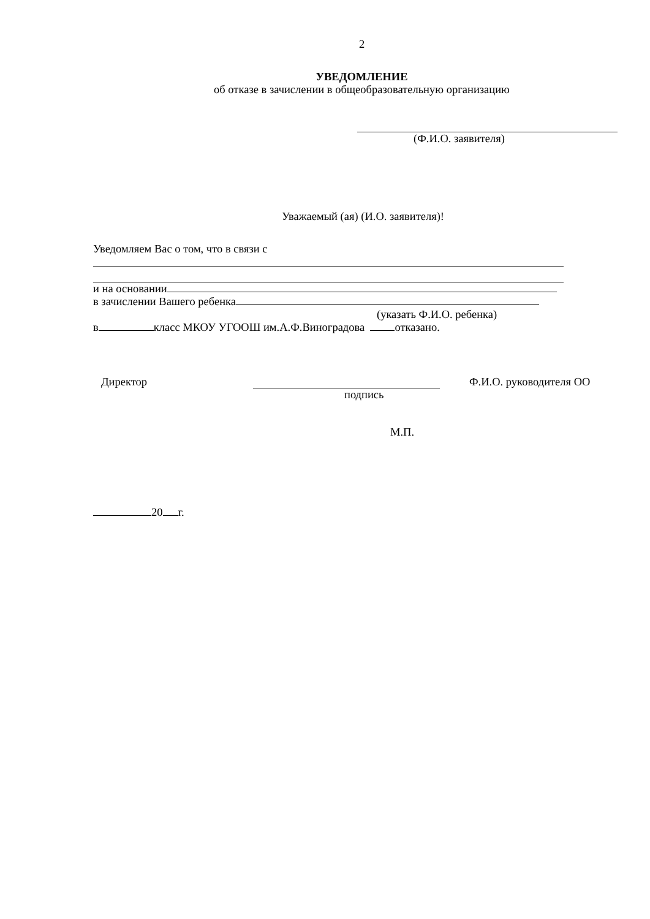2
УВЕДОМЛЕНИЕ
об отказе в зачислении в общеобразовательную организацию
(Ф.И.О. заявителя)
Уважаемый (ая) (И.О. заявителя)!
Уведомляем Вас о том, что в связи с
и на основании
в зачислении Вашего ребенка
(указать Ф.И.О. ребенка)
в класс МКОУ УГООШ им.А.Ф.Виноградова отказано.
Директор Ф.И.О. руководителя ОО
подпись
М.П.
20 г.